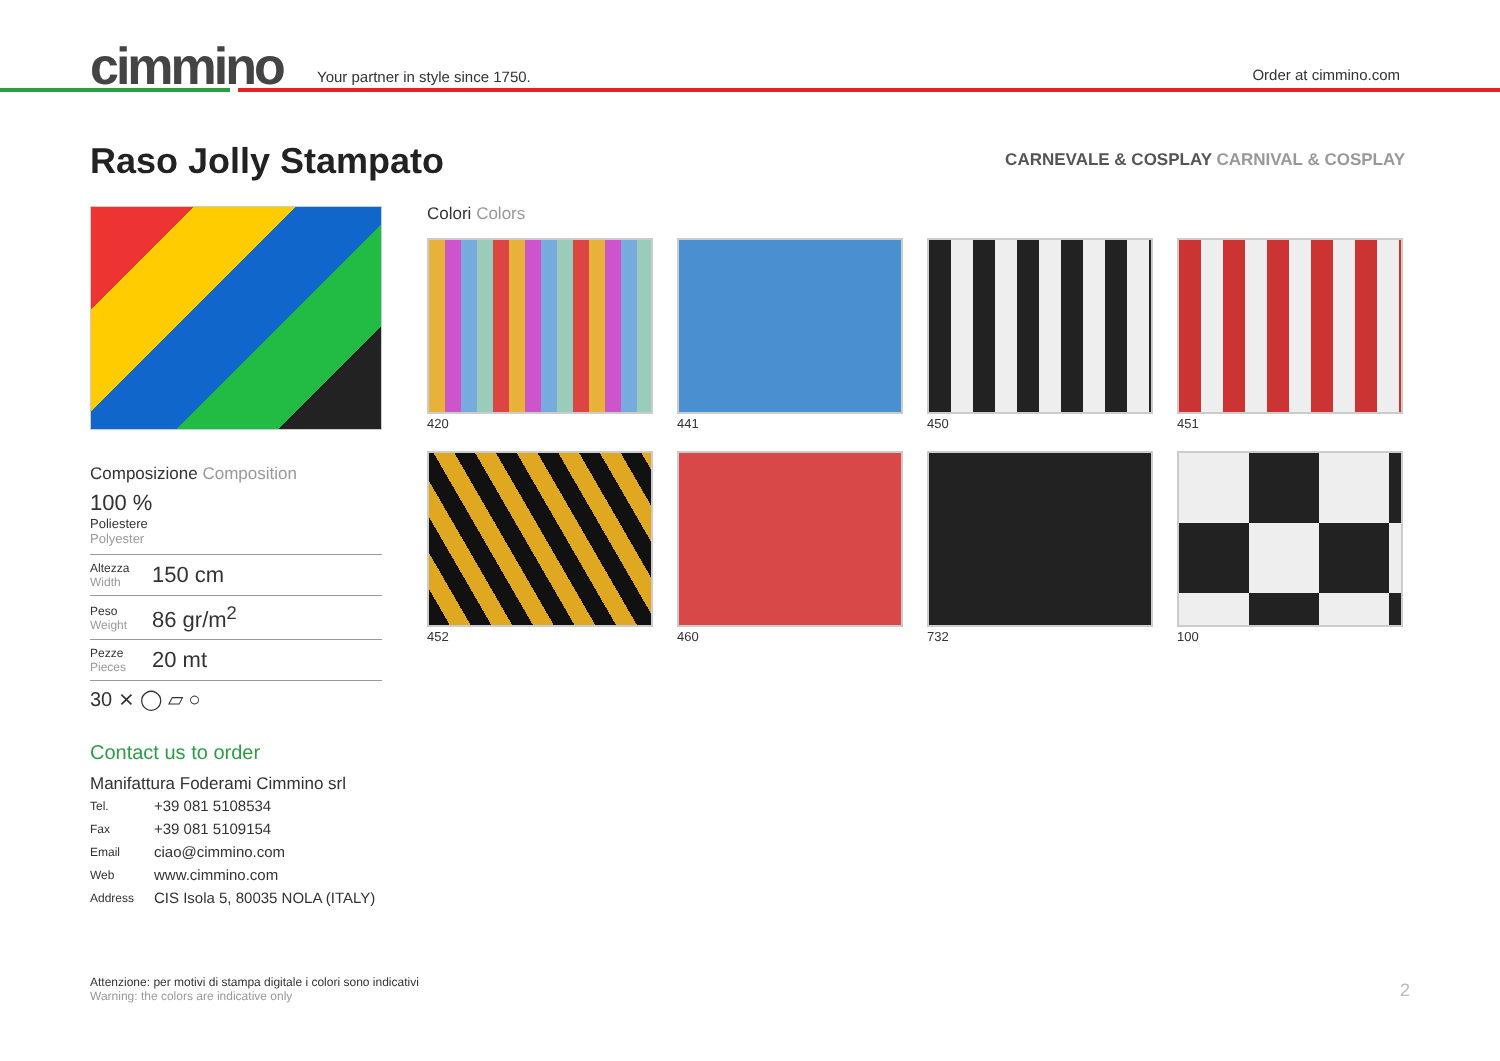cimmino
Your partner in style since 1750.
Order at cimmino.com
Raso Jolly Stampato
CARNEVALE & COSPLAY CARNIVAL & COSPLAY
Composizione Composition
100 %
Poliestere
Polyester
Altezza
Width
150 cm
Peso
Weight
86 gr/m<sup>2</sup>
Pezze
Pieces
20 mt
30 ⨯ ◯ ⏥ ○
Contact us to order
Manifattura Foderami Cimmino srl
| Tel. | +39 081 5108534 |
| Fax | +39 081 5109154 |
| Email | ciao@cimmino.com |
| Web | www.cimmino.com |
| Address | CIS Isola 5, 80035 NOLA (ITALY) |
Colori Colors
420
441
450
451
452
460
732
100
Attenzione: per motivi di stampa digitale i colori sono indicativi
Warning: the colors are indicative only
2